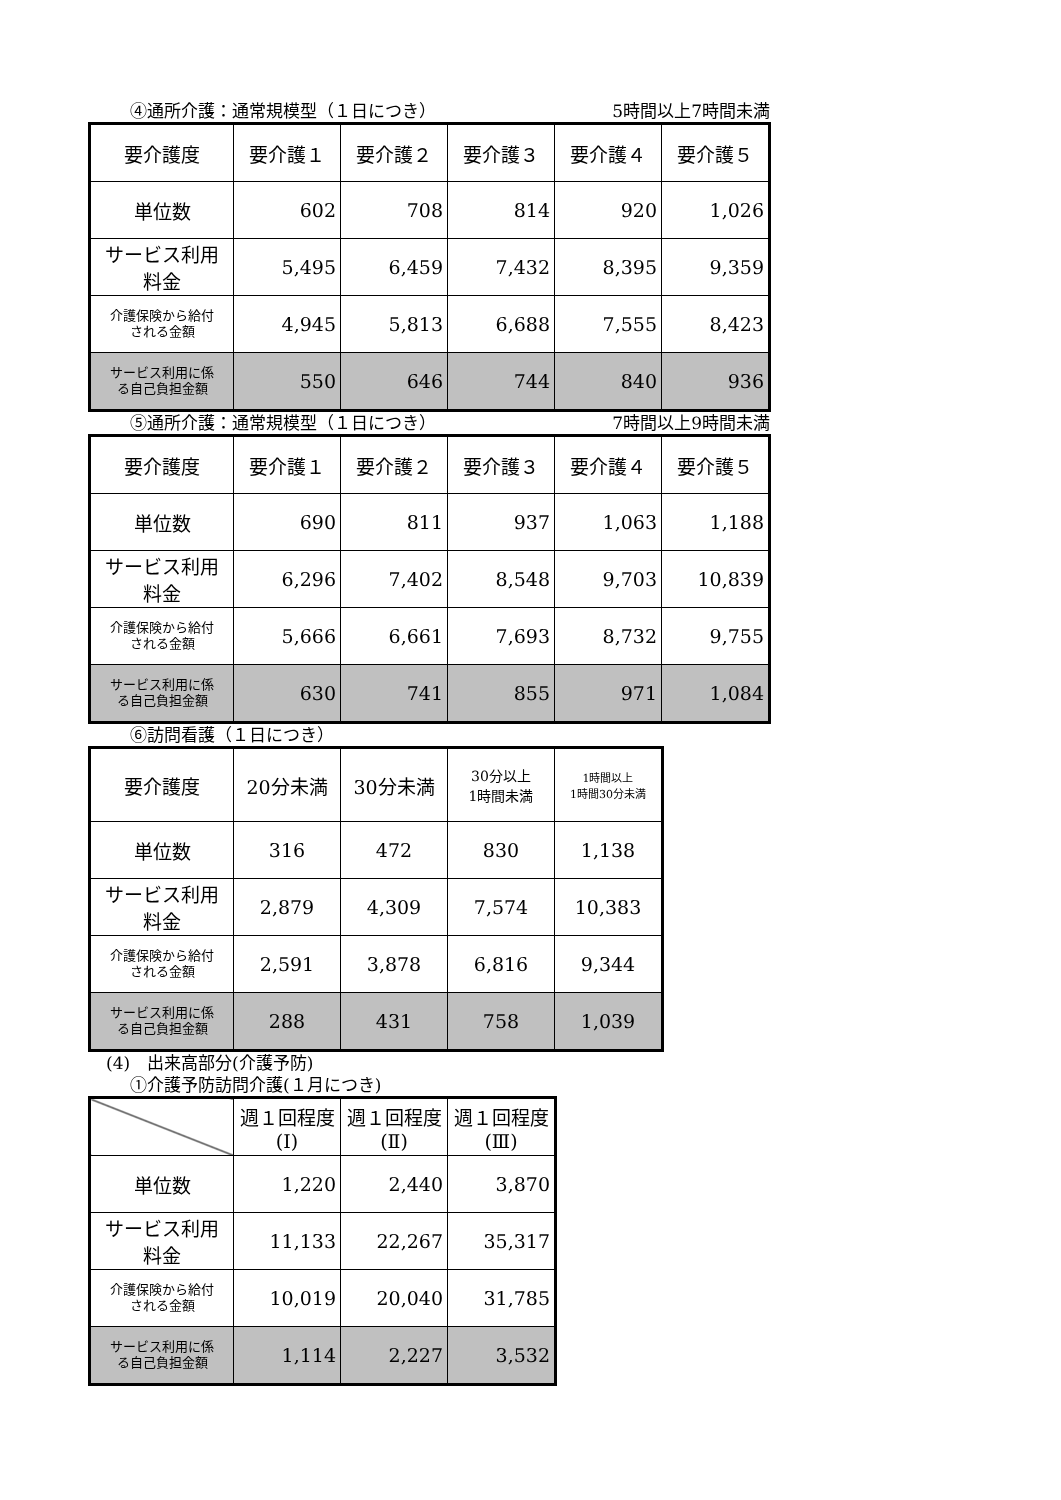④通所介護：通常規模型（１日につき） 5時間以上7時間未満
| 要介護度 | 要介護１ | 要介護２ | 要介護３ | 要介護４ | 要介護５ |
| 単位数 | 602 | 708 | 814 | 920 | 1,026 |
| サービス利用 料金 | 5,495 | 6,459 | 7,432 | 8,395 | 9,359 |
| 介護保険から給付 される金額 | 4,945 | 5,813 | 6,688 | 7,555 | 8,423 |
| サービス利用に係 る自己負担金額 | 550 | 646 | 744 | 840 | 936 |
⑤通所介護：通常規模型（１日につき） 7時間以上9時間未満
| 要介護度 | 要介護１ | 要介護２ | 要介護３ | 要介護４ | 要介護５ |
| 単位数 | 690 | 811 | 937 | 1,063 | 1,188 |
| サービス利用 料金 | 6,296 | 7,402 | 8,548 | 9,703 | 10,839 |
| 介護保険から給付 される金額 | 5,666 | 6,661 | 7,693 | 8,732 | 9,755 |
| サービス利用に係 る自己負担金額 | 630 | 741 | 855 | 971 | 1,084 |
⑥訪問看護（１日につき）
| 要介護度 | 20分未満 | 30分未満 | 30分以上 1時間未満 | 1時間以上 1時間30分未満 |
| 単位数 | 316 | 472 | 830 | 1,138 |
| サービス利用 料金 | 2,879 | 4,309 | 7,574 | 10,383 |
| 介護保険から給付 される金額 | 2,591 | 3,878 | 6,816 | 9,344 |
| サービス利用に係 る自己負担金額 | 288 | 431 | 758 | 1,039 |
(4)　出来高部分(介護予防)
①介護予防訪問介護(１月につき)
| | 週１回程度 (Ⅰ) | 週１回程度 (Ⅱ) | 週１回程度 (Ⅲ) |
| 単位数 | 1,220 | 2,440 | 3,870 |
| サービス利用 料金 | 11,133 | 22,267 | 35,317 |
| 介護保険から給付 される金額 | 10,019 | 20,040 | 31,785 |
| サービス利用に係 る自己負担金額 | 1,114 | 2,227 | 3,532 |